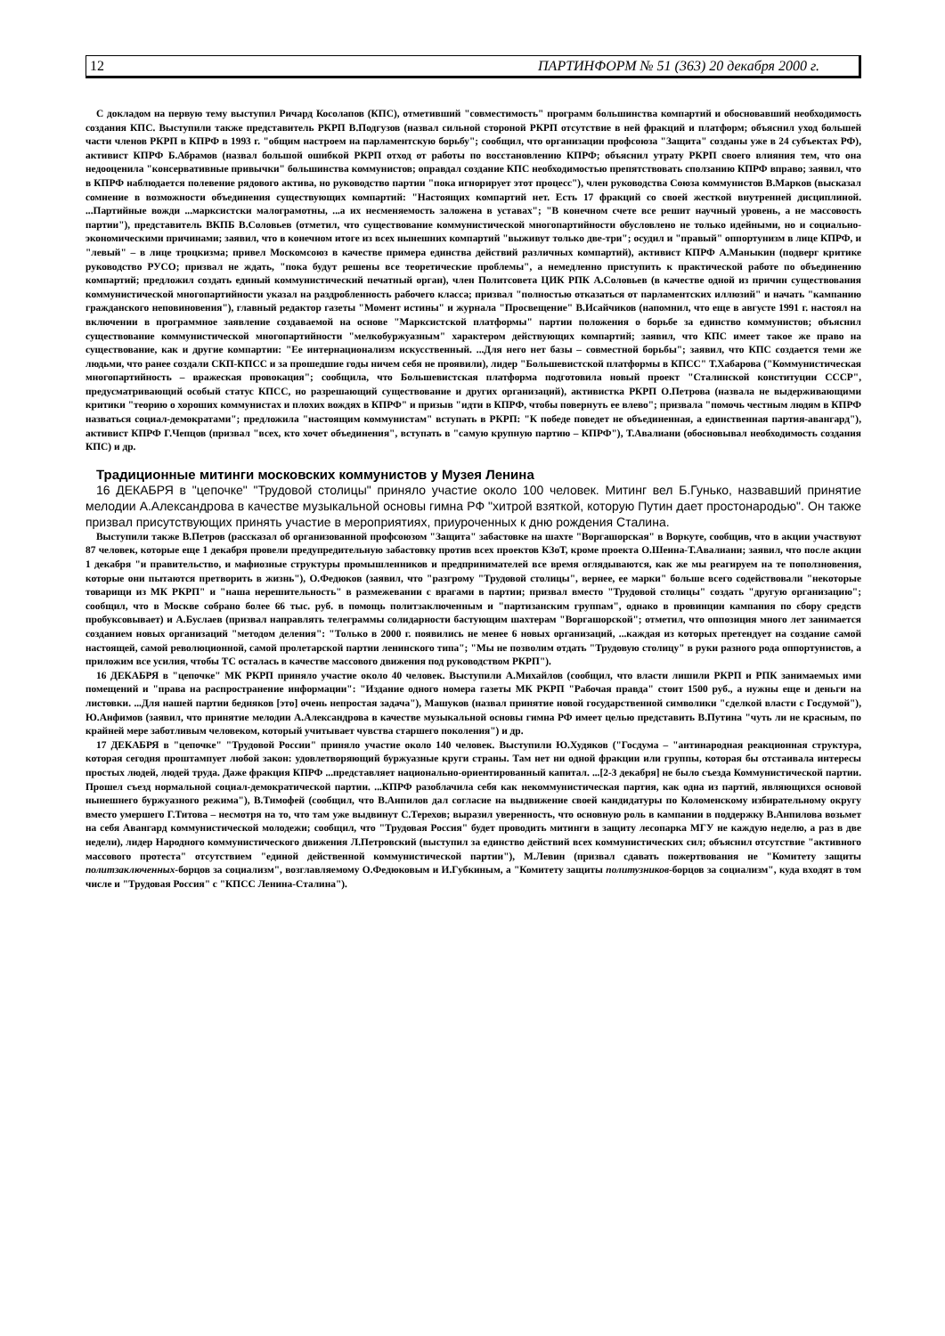12 ПАРТИНФОРМ № 51 (363) 20 декабря 2000 г.
С докладом на первую тему выступил Ричард Косолапов (КПС), отметивший "совместимость" программ большинства компартий и обосновавший необходимость создания КПС. Выступили также представитель РКРП В.Подгузов (назвал сильной стороной РКРП отсутствие в ней фракций и платформ; объяснил уход большей части членов РКРП в КПРФ в 1993 г. "общим настроем на парламентскую борьбу"; сообщил, что организации профсоюза "Защита" созданы уже в 24 субъектах РФ), активист КПРФ Б.Абрамов (назвал большой ошибкой РКРП отход от работы по восстановлению КПРФ; объяснил утрату РКРП своего влияния тем, что она недооценила "консервативные привычки" большинства коммунистов; оправдал создание КПС необходимостью препятствовать сползанию КПРФ вправо; заявил, что в КПРФ наблюдается полевение рядового актива, но руководство партии "пока игнорирует этот процесс"), член руководства Союза коммунистов В.Марков (высказал сомнение в возможности объединения существующих компартий: "Настоящих компартий нет. Есть 17 фракций со своей жесткой внутренней дисциплиной. ...Партийные вожди ...марксистски малограмотны, ...а их несменяемость заложена в уставах"; "В конечном счете все решит научный уровень, а не массовость партии"), представитель ВКПБ В.Соловьев (отметил, что существование коммунистической многопартийности обусловлено не только идейными, но и социально-экономическими причинами; заявил, что в конечном итоге из всех нынешних компартий "выживут только две-три"; осудил и "правый" оппортунизм в лице КПРФ, и "левый" – в лице троцкизма; привел Москомсоюз в качестве примера единства действий различных компартий), активист КПРФ А.Маныкин (подверг критике руководство РУСО; призвал не ждать, "пока будут решены все теоретические проблемы", а немедленно приступить к практической работе по объединению компартий; предложил создать единый коммунистический печатный орган), член Политсовета ЦИК РПК А.Соловьев (в качестве одной из причин существования коммунистической многопартийности указал на раздробленность рабочего класса; призвал "полностью отказаться от парламентских иллюзий" и начать "кампанию гражданского неповиновения"), главный редактор газеты "Момент истины" и журнала "Просвещение" В.Исайчиков (напомнил, что еще в августе 1991 г. настоял на включении в программное заявление создаваемой на основе "Марксистской платформы" партии положения о борьбе за единство коммунистов; объяснил существование коммунистической многопартийности "мелкобуржуазным" характером действующих компартий; заявил, что КПС имеет такое же право на существование, как и другие компартии: "Ее интернационализм искусственный. ...Для него нет базы – совместной борьбы"; заявил, что КПС создается теми же людьми, что ранее создали СКП-КПСС и за прошедшие годы ничем себя не проявили), лидер "Большевистской платформы в КПСС" Т.Хабарова ("Коммунистическая многопартийность – вражеская провокация"; сообщила, что Большевистская платформа подготовила новый проект "Сталинской конституции СССР", предусматривающий особый статус КПСС, но разрешающий существование и других организаций), активистка РКРП О.Петрова (назвала не выдерживающими критики "теорию о хороших коммунистах и плохих вождях в КПРФ" и призыв "идти в КПРФ, чтобы повернуть ее влево"; призвала "помочь честным людям в КПРФ назваться социал-демократами"; предложила "настоящим коммунистам" вступать в РКРП: "К победе поведет не объединенная, а единственная партия-авангард"), активист КПРФ Г.Чепцов (призвал "всех, кто хочет объединения", вступать в "самую крупную партию – КПРФ"), Т.Авалиани (обосновывал необходимость создания КПС) и др.
Традиционные митинги московских коммунистов у Музея Ленина
16 ДЕКАБРЯ в "цепочке" "Трудовой столицы" приняло участие около 100 человек. Митинг вел Б.Гунько, назвавший принятие мелодии А.Александрова в качестве музыкальной основы гимна РФ "хитрой взяткой, которую Путин дает простонародью". Он также призвал присутствующих принять участие в мероприятиях, приуроченных к дню рождения Сталина.
Выступили также В.Петров (рассказал об организованной профсоюзом "Защита" забастовке на шахте "Воргашорская" в Воркуте, сообщив, что в акции участвуют 87 человек, которые еще 1 декабря провели предупредительную забастовку против всех проектов КЗоТ, кроме проекта О.Шеина-Т.Авалиани; заявил, что после акции 1 декабря "и правительство, и мафиозные структуры промышленников и предпринимателей все время оглядываются, как же мы реагируем на те поползновения, которые они пытаются претворить в жизнь"), О.Федюков (заявил, что "разгрому "Трудовой столицы", вернее, ее марки" больше всего содействовали "некоторые товарищи из МК РКРП" и "наша нерешительность" в размежевании с врагами в партии; призвал вместо "Трудовой столицы" создать "другую организацию"; сообщил, что в Москве собрано более 66 тыс. руб. в помощь политзаключенным и "партизанским группам", однако в провинции кампания по сбору средств пробуксовывает) и А.Буслаев (призвал направлять телеграммы солидарности бастующим шахтерам "Воргашорской"; отметил, что оппозиция много лет занимается созданием новых организаций "методом деления": "Только в 2000 г. появились не менее 6 новых организаций, ...каждая из которых претендует на создание самой настоящей, самой революционной, самой пролетарской партии ленинского типа"; "Мы не позволим отдать "Трудовую столицу" в руки разного рода оппортунистов, а приложим все усилия, чтобы ТС осталась в качестве массового движения под руководством РКРП").
16 ДЕКАБРЯ в "цепочке" МК РКРП приняло участие около 40 человек. Выступили А.Михайлов (сообщил, что власти лишили РКРП и РПК занимаемых ими помещений и "права на распространение информации": "Издание одного номера газеты МК РКРП "Рабочая правда" стоит 1500 руб., а нужны еще и деньги на листовки. ...Для нашей партии бедняков [это] очень непростая задача"), Машуков (назвал принятие новой государственной символики "сделкой власти с Госдумой"), Ю.Анфимов (заявил, что принятие мелодии А.Александрова в качестве музыкальной основы гимна РФ имеет целью представить В.Путина "чуть ли не красным, по крайней мере заботливым человеком, который учитывает чувства старшего поколения") и др.
17 ДЕКАБРЯ в "цепочке" "Трудовой России" приняло участие около 140 человек. Выступили Ю.Худяков ("Госдума – "антинародная реакционная структура, которая сегодня проштампует любой закон: удовлетворяющий буржуазные круги страны. Там нет ни одной фракции или группы, которая бы отстаивала интересы простых людей, людей труда. Даже фракция КПРФ ...представляет национально-ориентированный капитал. ...[2-3 декабря] не было съезда Коммунистической партии. Прошел съезд нормальной социал-демократической партии. ...КПРФ разоблачила себя как некоммунистическая партия, как одна из партий, являющихся основой нынешнего буржуазного режима"), В.Тимофей (сообщил, что В.Анпилов дал согласие на выдвижение своей кандидатуры по Коломенскому избирательному округу вместо умершего Г.Титова – несмотря на то, что там уже выдвинут С.Терехов; выразил уверенность, что основную роль в кампании в поддержку В.Анпилова возьмет на себя Авангард коммунистической молодежи; сообщил, что "Трудовая Россия" будет проводить митинги в защиту лесопарка МГУ не каждую неделю, а раз в две недели), лидер Народного коммунистического движения Л.Петровский (выступил за единство действий всех коммунистических сил; объяснил отсутствие "активного массового протеста" отсутствием "единой действенной коммунистической партии"), М.Левин (призвал сдавать пожертвования не "Комитету защиты политзаключенных-борцов за социализм", возглавляемому О.Федюковым и И.Губкиным, а "Комитету защиты политузников-борцов за социализм", куда входят в том числе и "Трудовая Россия" с "КПСС Ленина-Сталина").